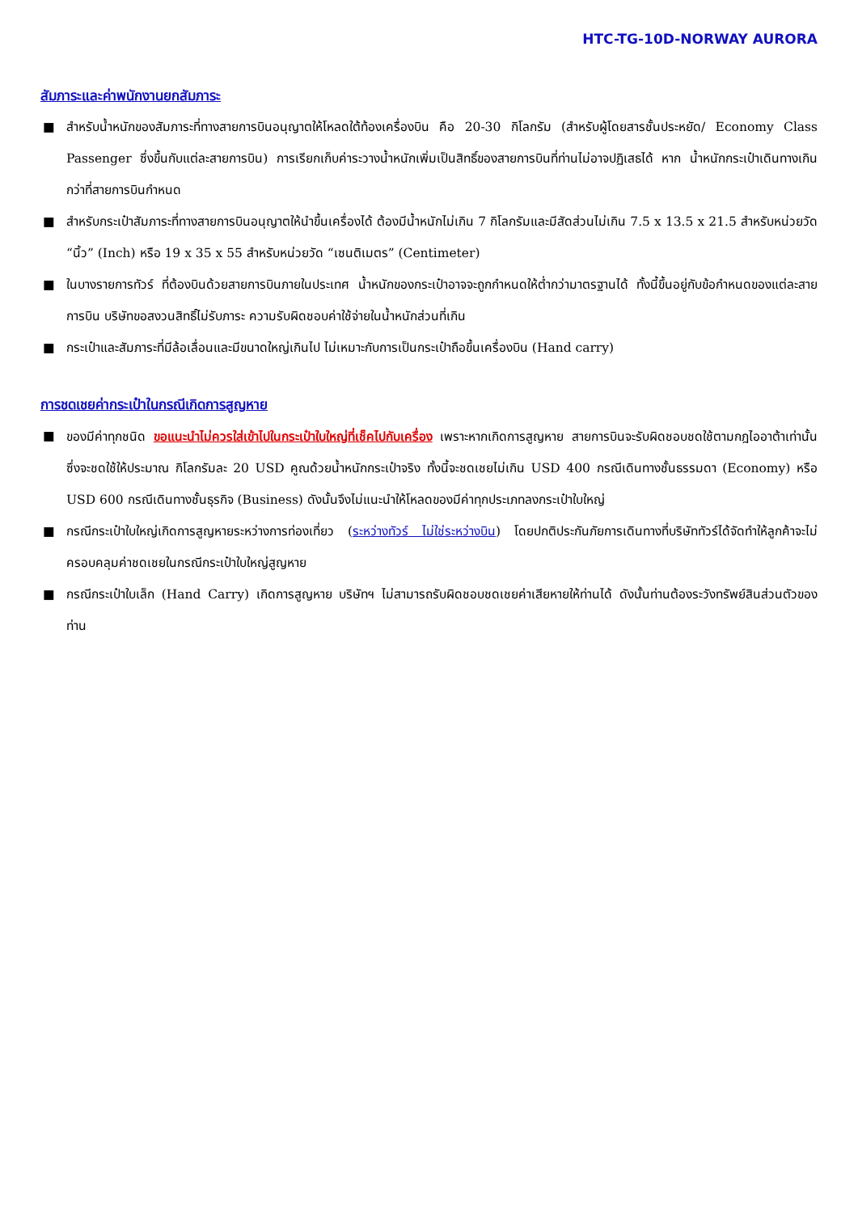HTC-TG-10D-NORWAY AURORA
สัมภาระและค่าพนักงานยกสัมภาระ
■ สำหรับน้ำหนักของสัมภาระที่ทางสายการบินอนุญาตให้โหลดใต้ท้องเครื่องบิน คือ 20-30 กิโลกรัม (สำหรับผู้โดยสารชั้นประหยัด/ Economy Class Passenger ซึ่งขึ้นกับแต่ละสายการบิน) การเรียกเก็บค่าระวางน้ำหนักเพิ่มเป็นสิทธิ์ของสายการบินที่ท่านไม่อาจปฏิเสธได้ หาก น้ำหนักกระเป๋าเดินทางเกินกว่าที่สายการบินกำหนด
■ สำหรับกระเป๋าสัมภาระที่ทางสายการบินอนุญาตให้นำขึ้นเครื่องได้ ต้องมีน้ำหนักไม่เกิน 7 กิโลกรัมและมีสัดส่วนไม่เกิน 7.5 x 13.5 x 21.5 สำหรับหน่วยวัด “นิ้ว” (Inch) หรือ 19 x 35 x 55 สำหรับหน่วยวัด “เซนติเมตร” (Centimeter)
■ ในบางรายการทัวร์ ที่ต้องบินด้วยสายการบินภายในประเทศ น้ำหนักของกระเป๋าอาจจะถูกกำหนดให้ต่ำกว่ามาตรฐานได้ ทั้งนี้ขึ้นอยู่กับข้อกำหนดของแต่ละสายการบิน บริษัทขอสงวนสิทธิ์ไม่รับภาระ ความรับผิดชอบค่าใช้จ่ายในน้ำหนักส่วนที่เกิน
■ กระเป๋าและสัมภาระที่มีล้อเลื่อนและมีขนาดใหญ่เกินไป ไม่เหมาะกับการเป็นกระเป๋าถือขึ้นเครื่องบิน (Hand carry)
การชดเชยค่ากระเป๋าในกรณีเกิดการสูญหาย
■ ของมีค่าทุกชนิด ขอแนะนำไม่ควรใส่เข้าไปในกระเป๋าใบใหญ่ที่เช็คไปกับเครื่อง เพราะหากเกิดการสูญหาย สายการบินจะรับผิดชอบชดใช้ตามกฎไออาต้าเท่านั้น ซึ่งจะชดใช้ให้ประมาณ กิโลกรัมละ 20 USD คูณด้วยน้ำหนักกระเป๋าจริง ทั้งนี้จะชดเชยไม่เกิน USD 400 กรณีเดินทางชั้นธรรมดา (Economy) หรือ USD 600 กรณีเดินทางชั้นธุรกิจ (Business) ดังนั้นจึงไม่แนะนำให้โหลดของมีค่าทุกประเภทลงกระเป๋าใบใหญ่
■ กรณีกระเป๋าใบใหญ่เกิดการสูญหายระหว่างการท่องเที่ยว (ระหว่างทัวร์ ไม่ใช่ระหว่างบิน) โดยปกติประกันภัยการเดินทางที่บริษัททัวร์ได้จัดทำให้ลูกค้าจะไม่ครอบคลุมค่าชดเชยในกรณีกระเป๋าใบใหญ่สูญหาย
■ กรณีกระเป๋าใบเล็ก (Hand Carry) เกิดการสูญหาย บริษัทฯ ไม่สามารถรับผิดชอบชดเชยค่าเสียหายให้ท่านได้ ดังนั้นท่านต้องระวังทรัพย์สินส่วนตัวของท่าน